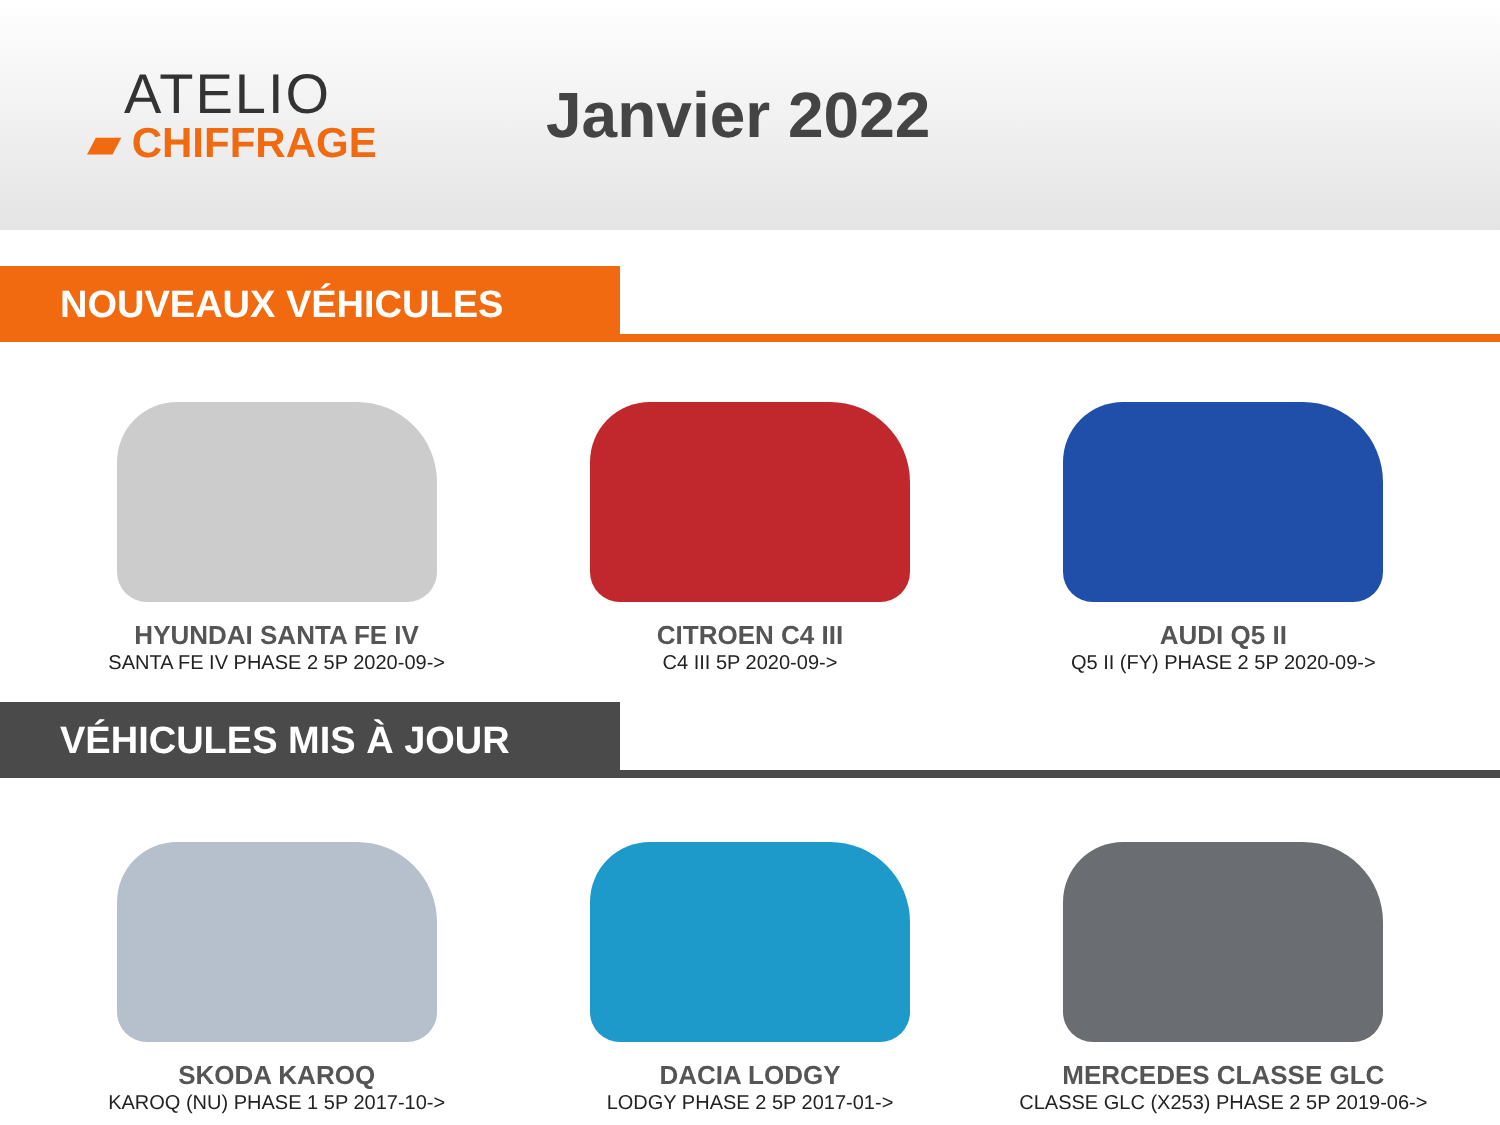ATELIO
▰ CHIFFRAGE
Janvier 2022
NOUVEAUX VÉHICULES
HYUNDAI SANTA FE IV
SANTA FE IV PHASE 2 5P 2020-09->
CITROEN C4 III
C4 III 5P 2020-09->
AUDI Q5 II
Q5 II (FY) PHASE 2 5P 2020-09->
VÉHICULES MIS À JOUR
SKODA KAROQ
KAROQ (NU) PHASE 1 5P 2017-10->
DACIA LODGY
LODGY PHASE 2 5P 2017-01->
MERCEDES CLASSE GLC
CLASSE GLC (X253) PHASE 2 5P 2019-06->